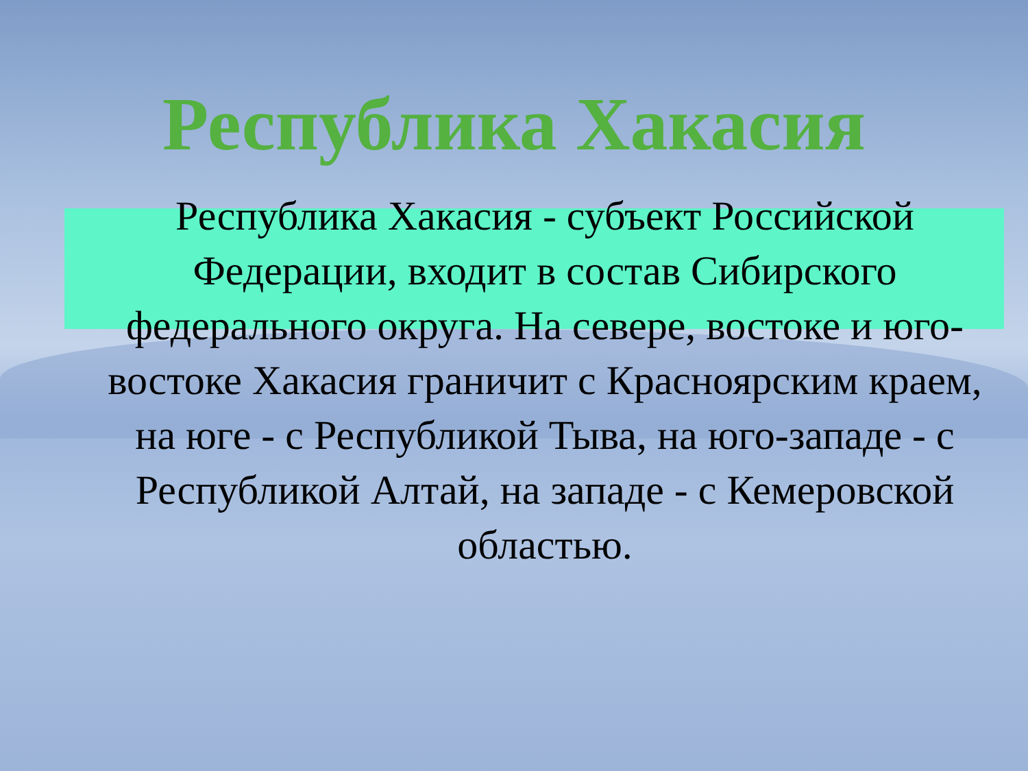Республика Хакасия
Республика Хакасия - субъект Российской Федерации, входит в состав Сибирского федерального округа. На севере, востоке и юго-востоке Хакасия граничит с Красноярским краем, на юге - с Республикой Тыва, на юго-западе - с Республикой Алтай, на западе - с Кемеровской областью.